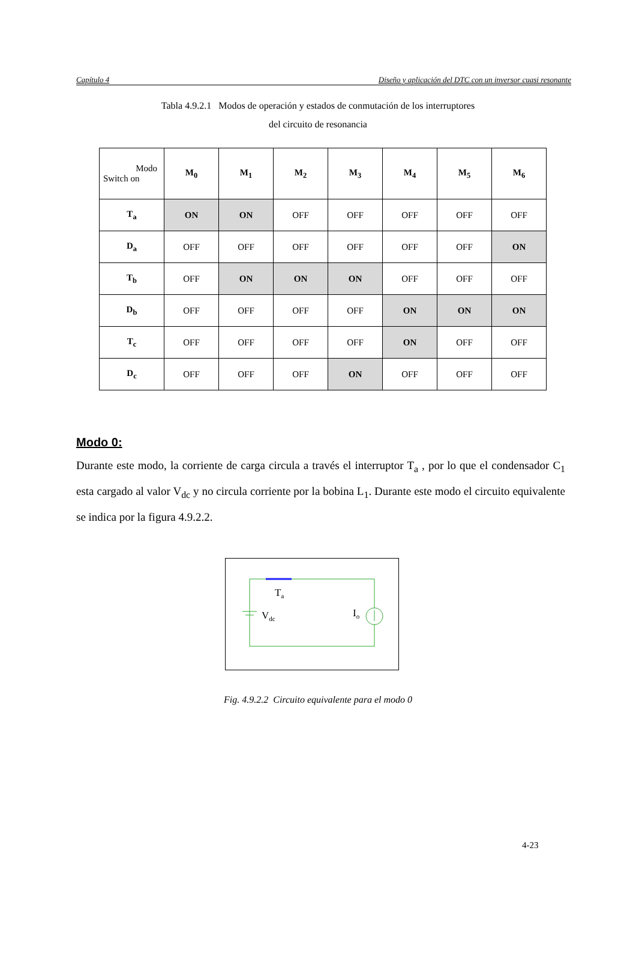Capítulo 4 Diseño y aplicación del DTC con un inversor cuasi resonante
Tabla 4.9.2.1 Modos de operación y estados de conmutación de los interruptores
del circuito de resonancia
| Modo Switch on | M<sub>0</sub> | M<sub>1</sub> | M<sub>2</sub> | M<sub>3</sub> | M<sub>4</sub> | M<sub>5</sub> | M<sub>6</sub> |
| --- | --- | --- | --- | --- | --- | --- | --- |
| T<sub>a</sub> | ON | ON | OFF | OFF | OFF | OFF | OFF |
| D<sub>a</sub> | OFF | OFF | OFF | OFF | OFF | OFF | ON |
| T<sub>b</sub> | OFF | ON | ON | ON | OFF | OFF | OFF |
| D<sub>b</sub> | OFF | OFF | OFF | OFF | ON | ON | ON |
| T<sub>c</sub> | OFF | OFF | OFF | OFF | ON | OFF | OFF |
| D<sub>c</sub> | OFF | OFF | OFF | ON | OFF | OFF | OFF |
Modo 0:
Durante este modo, la corriente de carga circula a través el interruptor T<sub>a</sub> , por lo que el condensador C<sub>1</sub> esta cargado al valor V<sub>dc</sub> y no circula corriente por la bobina L<sub>1</sub>. Durante este modo el circuito equivalente se indica por la figura 4.9.2.2.
Ta
Vdc
Io
Fig. 4.9.2.2 Circuito equivalente para el modo 0
4-23